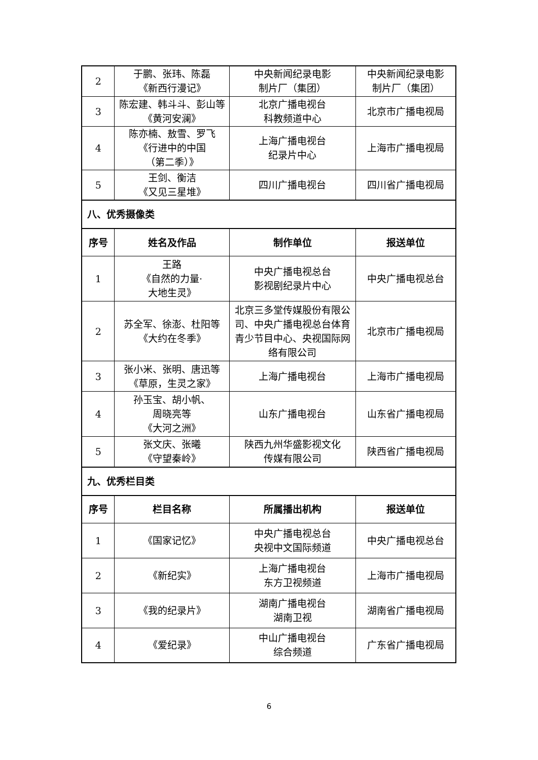| 2 | 于鹏、张玮、陈磊 《新西行漫记》 | 中央新闻纪录电影 制片厂（集团） | 中央新闻纪录电影 制片厂（集团） |
| 3 | 陈宏建、韩斗斗、彭山等 《黄河安澜》 | 北京广播电视台 科教频道中心 | 北京市广播电视局 |
| 4 | 陈亦楠、敖雪、罗飞 《行进中的中国 （第二季）》 | 上海广播电视台 纪录片中心 | 上海市广播电视局 |
| 5 | 王剑、衡洁 《又见三星堆》 | 四川广播电视台 | 四川省广播电视局 |
| 八、优秀摄像类 | | | |
| 序号 | 姓名及作品 | 制作单位 | 报送单位 |
| 1 | 王路 《自然的力量· 大地生灵》 | 中央广播电视总台 影视剧纪录片中心 | 中央广播电视总台 |
| 2 | 苏全军、徐澎、杜阳等 《大约在冬季》 | 北京三多堂传媒股份有限公司、中央广播电视总台体育青少节目中心、央视国际网络有限公司 | 北京市广播电视局 |
| 3 | 张小米、张明、唐迅等 《草原，生灵之家》 | 上海广播电视台 | 上海市广播电视局 |
| 4 | 孙玉宝、胡小帆、 周晓亮等 《大河之洲》 | 山东广播电视台 | 山东省广播电视局 |
| 5 | 张文庆、张曦 《守望秦岭》 | 陕西九州华盛影视文化 传媒有限公司 | 陕西省广播电视局 |
| 九、优秀栏目类 | | | |
| 序号 | 栏目名称 | 所属播出机构 | 报送单位 |
| 1 | 《国家记忆》 | 中央广播电视总台 央视中文国际频道 | 中央广播电视总台 |
| 2 | 《新纪实》 | 上海广播电视台 东方卫视频道 | 上海市广播电视局 |
| 3 | 《我的纪录片》 | 湖南广播电视台 湖南卫视 | 湖南省广播电视局 |
| 4 | 《爱纪录》 | 中山广播电视台 综合频道 | 广东省广播电视局 |
6